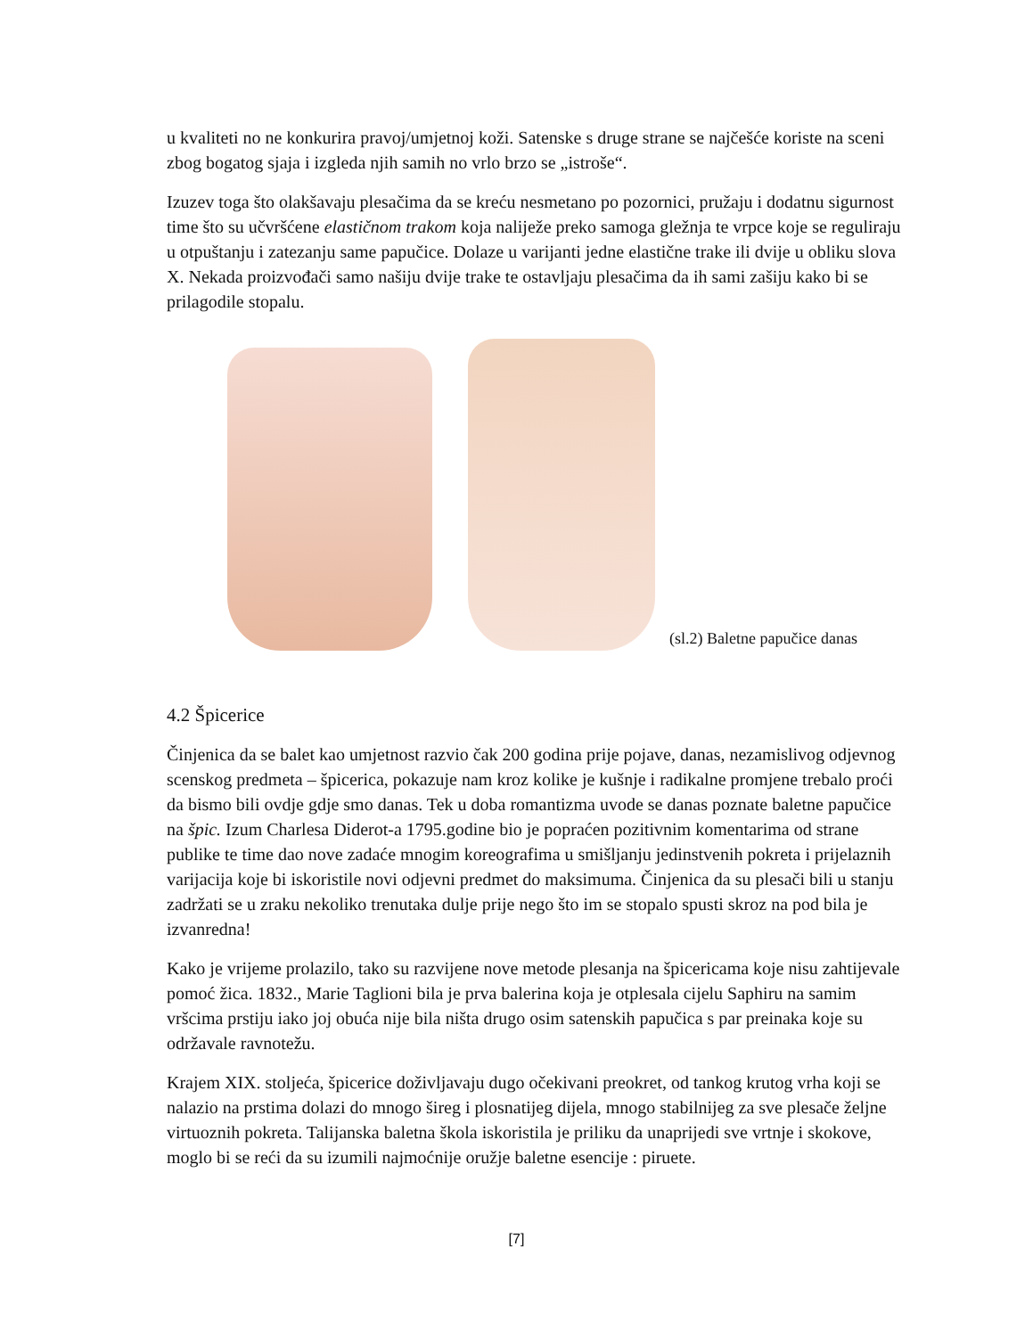u kvaliteti no ne konkurira pravoj/umjetnoj koži. Satenske s druge strane se najčešće koriste na sceni zbog bogatog sjaja i izgleda njih samih no vrlo brzo se „istroše“.
Izuzev toga što olakšavaju plesačima da se kreću nesmetano po pozornici, pružaju i dodatnu sigurnost time što su učvršćene elastičnom trakom koja naliježe preko samoga gležnja te vrpce koje se reguliraju u otpuštanju i zatezanju same papučice. Dolaze u varijanti jedne elastične trake ili dvije u obliku slova X. Nekada proizvođači samo našiju dvije trake te ostavljaju plesačima da ih sami zašiju kako bi se prilagodile stopalu.
(sl.2) Baletne papučice danas
4.2 Špicerice
Činjenica da se balet kao umjetnost razvio čak 200 godina prije pojave, danas, nezamislivog odjevnog scenskog predmeta – špicerica, pokazuje nam kroz kolike je kušnje i radikalne promjene trebalo proći da bismo bili ovdje gdje smo danas. Tek u doba romantizma uvode se danas poznate baletne papučice na špic. Izum Charlesa Diderot-a 1795.godine bio je popraćen pozitivnim komentarima od strane publike te time dao nove zadaće mnogim koreografima u smišljanju jedinstvenih pokreta i prijelaznih varijacija koje bi iskoristile novi odjevni predmet do maksimuma. Činjenica da su plesači bili u stanju zadržati se u zraku nekoliko trenutaka dulje prije nego što im se stopalo spusti skroz na pod bila je izvanredna!
Kako je vrijeme prolazilo, tako su razvijene nove metode plesanja na špicericama koje nisu zahtijevale pomoć žica. 1832., Marie Taglioni bila je prva balerina koja je otplesala cijelu Saphiru na samim vršcima prstiju iako joj obuća nije bila ništa drugo osim satenskih papučica s par preinaka koje su održavale ravnotežu.
Krajem XIX. stoljeća, špicerice doživljavaju dugo očekivani preokret, od tankog krutog vrha koji se nalazio na prstima dolazi do mnogo šireg i plosnatijeg dijela, mnogo stabilnijeg za sve plesače željne virtuoznih pokreta. Talijanska baletna škola iskoristila je priliku da unaprijedi sve vrtnje i skokove, moglo bi se reći da su izumili najmoćnije oružje baletne esencije : piruete.
[7]